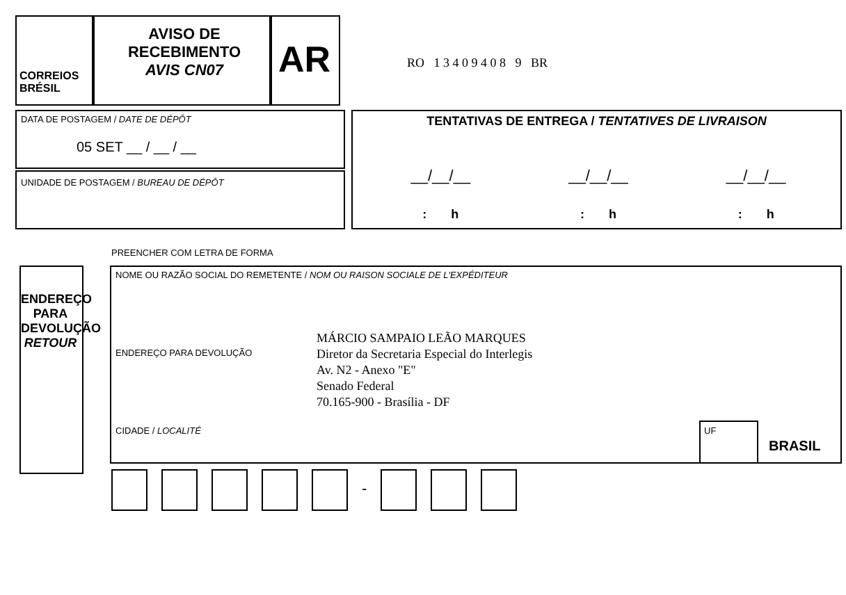CORREIOS
BRÉSIL
AVISO DE
RECEBIMENTO
AVIS CN07
AR RO 1 3 4 0 9 4 0 8 9 BR
DATA DE POSTAGEM / DATE DE DÉPÔT
05 SET __ / __ / __
UNIDADE DE POSTAGEM / BUREAU DE DÉPÔT
TENTATIVAS DE ENTREGA / TENTATIVES DE LIVRAISON
__/__/__ __/__/__ __/__/__
: h : h : h
PREENCHER COM LETRA DE FORMA
ENDEREÇO PARA DEVOLUÇÃO RETOUR
NOME OU RAZÃO SOCIAL DO REMETENTE / NOM OU RAISON SOCIALE DE L'EXPÉDITEUR
ENDEREÇO PARA DEVOLUÇÃO
CIDADE / LOCALITÉ
MÁRCIO SAMPAIO LEÃO MARQUES
Diretor da Secretaria Especial do Interlegis
Av. N2 - Anexo "E"
Senado Federal
70.165-900 - Brasília - DF
UF
BRASIL
-